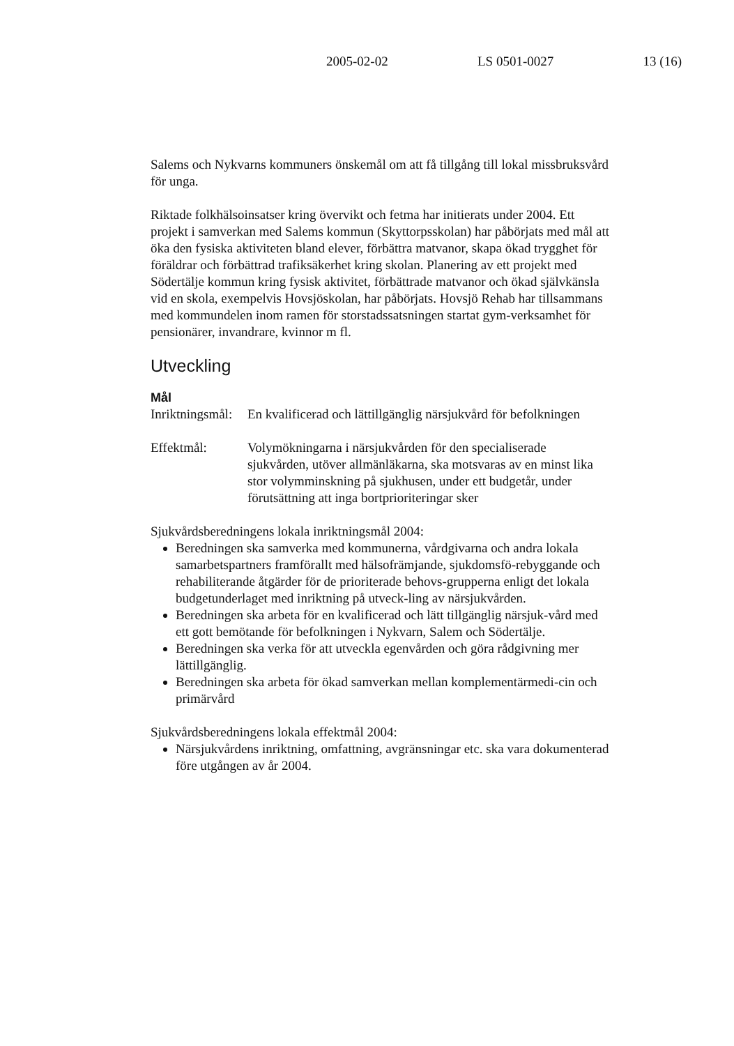2005-02-02 LS 0501-0027 13 (16)
Salems och Nykvarns kommuners önskemål om att få tillgång till lokal missbruksvård för unga.
Riktade folkhälsoinsatser kring övervikt och fetma har initierats under 2004. Ett projekt i samverkan med Salems kommun (Skyttorpsskolan) har påbörjats med mål att öka den fysiska aktiviteten bland elever, förbättra matvanor, skapa ökad trygghet för föräldrar och förbättrad trafiksäkerhet kring skolan. Planering av ett projekt med Södertälje kommun kring fysisk aktivitet, förbättrade matvanor och ökad självkänsla vid en skola, exempelvis Hovsjöskolan, har påbörjats. Hovsjö Rehab har tillsammans med kommundelen inom ramen för storstadssatsningen startat gym-verksamhet för pensionärer, invandrare, kvinnor m fl.
Utveckling
Mål
Inriktningsmål:
En kvalificerad och lättillgänglig närsjukvård för befolkningen
Effektmål: Volymökningarna i närsjukvården för den specialiserade sjukvården, utöver allmänläkarna, ska motsvaras av en minst lika stor volymminskning på sjukhusen, under ett budgetår, under förutsättning att inga bortprioriteringar sker
Sjukvårdsberedningens lokala inriktningsmål 2004:
Beredningen ska samverka med kommunerna, vårdgivarna och andra lokala samarbetspartners framförallt med hälsofrämjande, sjukdomsfö-rebyggande och rehabiliterande åtgärder för de prioriterade behovs-grupperna enligt det lokala budgetunderlaget med inriktning på utveck-ling av närsjukvården.
Beredningen ska arbeta för en kvalificerad och lätt tillgänglig närsjuk-vård med ett gott bemötande för befolkningen i Nykvarn, Salem och Södertälje.
Beredningen ska verka för att utveckla egenvården och göra rådgivning mer lättillgänglig.
Beredningen ska arbeta för ökad samverkan mellan komplementärmedi-cin och primärvård
Sjukvårdsberedningens lokala effektmål 2004:
Närsjukvårdens inriktning, omfattning, avgränsningar etc. ska vara dokumenterad före utgången av år 2004.